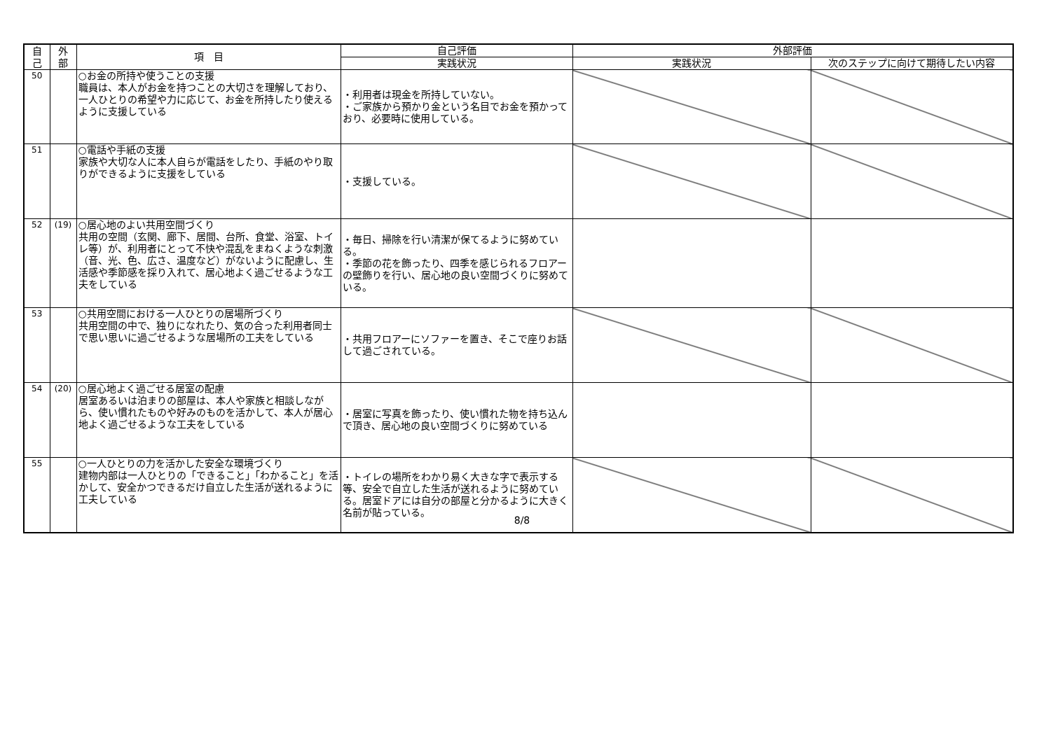| 自 己 | 外 部 | 項 目 | 自己評価 | 外部評価 | |
| --- | --- | --- | --- | --- | --- |
| | | | 実践状況 | 実践状況 | 次のステップに向けて期待したい内容 |
| 50 | | ○お金の所持や使うことの支援 職員は、本人がお金を持つことの大切さを理解しており、一人ひとりの希望や力に応じて、お金を所持したり使えるように支援している | ・利用者は現金を所持していない。 ・ご家族から預かり金という名目でお金を預かっており、必要時に使用している。 | | |
| 51 | | ○電話や手紙の支援 家族や大切な人に本人自らが電話をしたり、手紙のやり取りができるように支援をしている | ・支援している。 | | |
| 52 | (19) | ○居心地のよい共用空間づくり 共用の空間（玄関、廊下、居間、台所、食堂、浴室、トイレ等）が、利用者にとって不快や混乱をまねくような刺激（音、光、色、広さ、温度など）がないように配慮し、生活感や季節感を採り入れて、居心地よく過ごせるような工夫をしている | ・毎日、掃除を行い清潔が保てるように努めている。 ・季節の花を飾ったり、四季を感じられるフロアーの壁飾りを行い、居心地の良い空間づくりに努めている。 | | |
| 53 | | ○共用空間における一人ひとりの居場所づくり 共用空間の中で、独りになれたり、気の合った利用者同士で思い思いに過ごせるような居場所の工夫をしている | ・共用フロアーにソファーを置き、そこで座りお話して過ごされている。 | | |
| 54 | (20) | ○居心地よく過ごせる居室の配慮 居室あるいは泊まりの部屋は、本人や家族と相談しながら、使い慣れたものや好みのものを活かして、本人が居心地よく過ごせるような工夫をしている | ・居室に写真を飾ったり、使い慣れた物を持ち込んで頂き、居心地の良い空間づくりに努めている | | |
| 55 | | ○一人ひとりの力を活かした安全な環境づくり 建物内部は一人ひとりの「できること」「わかること」を活かして、安全かつできるだけ自立した生活が送れるように工夫している | ・トイレの場所をわかり易く大きな字で表示する等、安全で自立した生活が送れるように努めている。居室ドアには自分の部屋と分かるように大きく名前が貼っている。 | | |
8/8